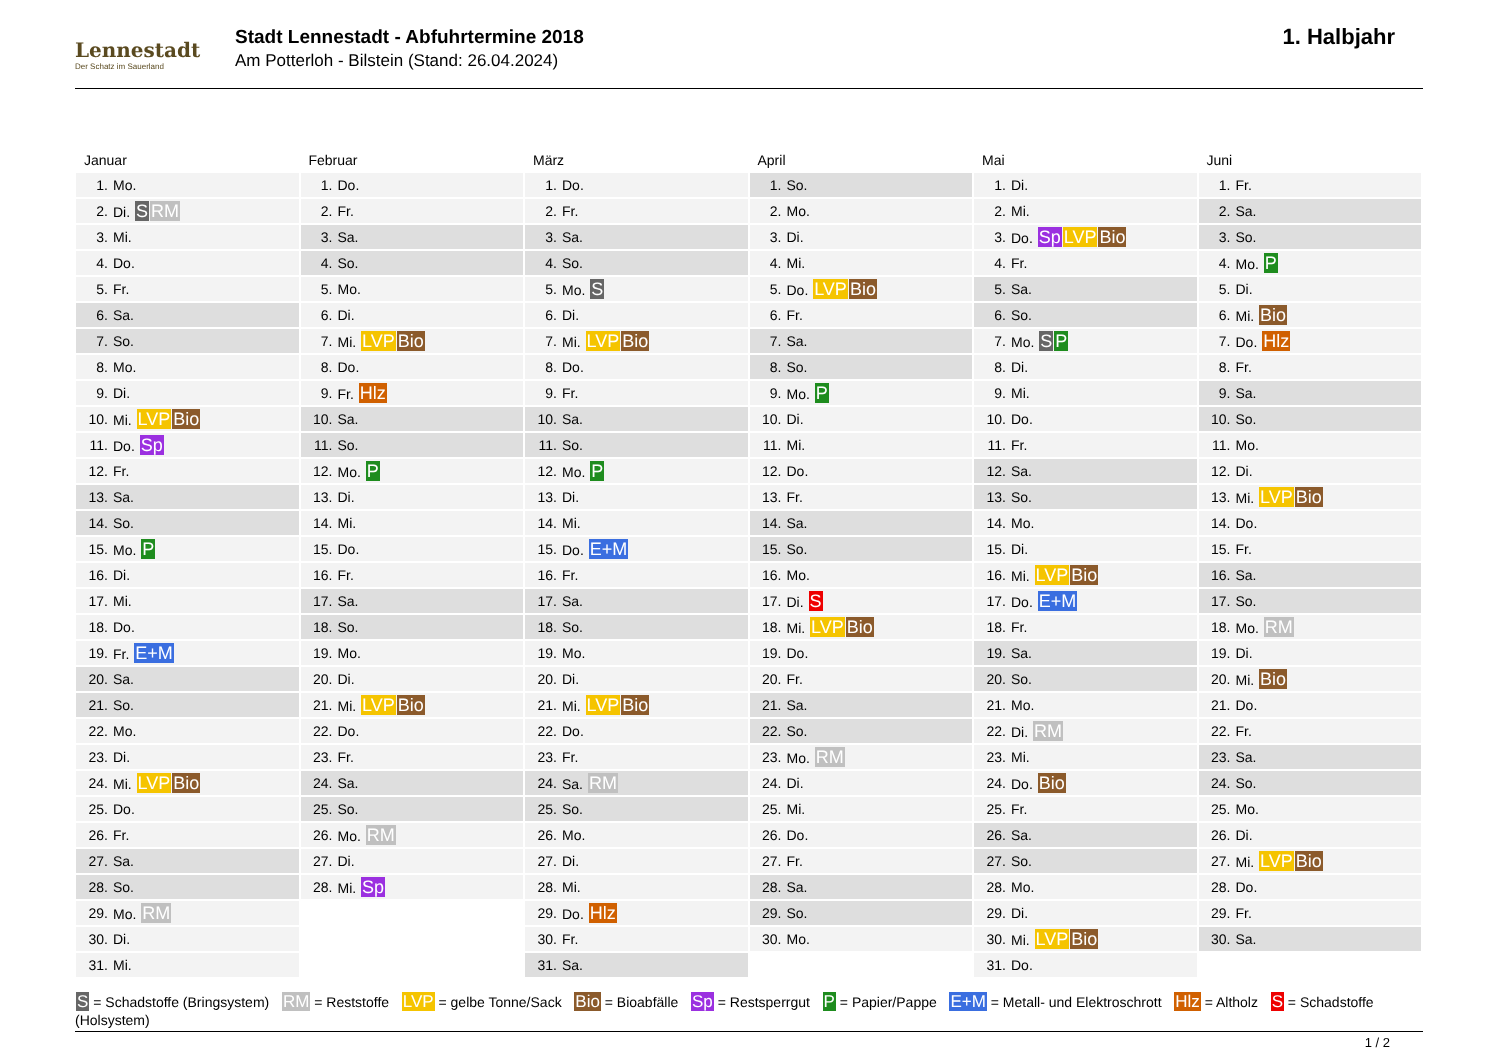Lennestadt
Der Schatz im Sauerland
Stadt Lennestadt - Abfuhrtermine 2018
Am Potterloh - Bilstein (Stand: 26.04.2024)
1. Halbjahr
Januar
| 1. | Mo. |
| 2. | Di. S RM |
| 3. | Mi. |
| 4. | Do. |
| 5. | Fr. |
| 6. | Sa. |
| 7. | So. |
| 8. | Mo. |
| 9. | Di. |
| 10. | Mi. LVP Bio |
| 11. | Do. Sp |
| 12. | Fr. |
| 13. | Sa. |
| 14. | So. |
| 15. | Mo. P |
| 16. | Di. |
| 17. | Mi. |
| 18. | Do. |
| 19. | Fr. E+M |
| 20. | Sa. |
| 21. | So. |
| 22. | Mo. |
| 23. | Di. |
| 24. | Mi. LVP Bio |
| 25. | Do. |
| 26. | Fr. |
| 27. | Sa. |
| 28. | So. |
| 29. | Mo. RM |
| 30. | Di. |
| 31. | Mi. |
Februar
| 1. | Do. |
| 2. | Fr. |
| 3. | Sa. |
| 4. | So. |
| 5. | Mo. |
| 6. | Di. |
| 7. | Mi. LVP Bio |
| 8. | Do. |
| 9. | Fr. Hlz |
| 10. | Sa. |
| 11. | So. |
| 12. | Mo. P |
| 13. | Di. |
| 14. | Mi. |
| 15. | Do. |
| 16. | Fr. |
| 17. | Sa. |
| 18. | So. |
| 19. | Mo. |
| 20. | Di. |
| 21. | Mi. LVP Bio |
| 22. | Do. |
| 23. | Fr. |
| 24. | Sa. |
| 25. | So. |
| 26. | Mo. RM |
| 27. | Di. |
| 28. | Mi. Sp |
März
| 1. | Do. |
| 2. | Fr. |
| 3. | Sa. |
| 4. | So. |
| 5. | Mo. S |
| 6. | Di. |
| 7. | Mi. LVP Bio |
| 8. | Do. |
| 9. | Fr. |
| 10. | Sa. |
| 11. | So. |
| 12. | Mo. P |
| 13. | Di. |
| 14. | Mi. |
| 15. | Do. E+M |
| 16. | Fr. |
| 17. | Sa. |
| 18. | So. |
| 19. | Mo. |
| 20. | Di. |
| 21. | Mi. LVP Bio |
| 22. | Do. |
| 23. | Fr. |
| 24. | Sa. RM |
| 25. | So. |
| 26. | Mo. |
| 27. | Di. |
| 28. | Mi. |
| 29. | Do. Hlz |
| 30. | Fr. |
| 31. | Sa. |
April
| 1. | So. |
| 2. | Mo. |
| 3. | Di. |
| 4. | Mi. |
| 5. | Do. LVP Bio |
| 6. | Fr. |
| 7. | Sa. |
| 8. | So. |
| 9. | Mo. P |
| 10. | Di. |
| 11. | Mi. |
| 12. | Do. |
| 13. | Fr. |
| 14. | Sa. |
| 15. | So. |
| 16. | Mo. |
| 17. | Di. S |
| 18. | Mi. LVP Bio |
| 19. | Do. |
| 20. | Fr. |
| 21. | Sa. |
| 22. | So. |
| 23. | Mo. RM |
| 24. | Di. |
| 25. | Mi. |
| 26. | Do. |
| 27. | Fr. |
| 28. | Sa. |
| 29. | So. |
| 30. | Mo. |
Mai
| 1. | Di. |
| 2. | Mi. |
| 3. | Do. Sp LVP Bio |
| 4. | Fr. |
| 5. | Sa. |
| 6. | So. |
| 7. | Mo. S P |
| 8. | Di. |
| 9. | Mi. |
| 10. | Do. |
| 11. | Fr. |
| 12. | Sa. |
| 13. | So. |
| 14. | Mo. |
| 15. | Di. |
| 16. | Mi. LVP Bio |
| 17. | Do. E+M |
| 18. | Fr. |
| 19. | Sa. |
| 20. | So. |
| 21. | Mo. |
| 22. | Di. RM |
| 23. | Mi. |
| 24. | Do. Bio |
| 25. | Fr. |
| 26. | Sa. |
| 27. | So. |
| 28. | Mo. |
| 29. | Di. |
| 30. | Mi. LVP Bio |
| 31. | Do. |
Juni
| 1. | Fr. |
| 2. | Sa. |
| 3. | So. |
| 4. | Mo. P |
| 5. | Di. |
| 6. | Mi. Bio |
| 7. | Do. Hlz |
| 8. | Fr. |
| 9. | Sa. |
| 10. | So. |
| 11. | Mo. |
| 12. | Di. |
| 13. | Mi. LVP Bio |
| 14. | Do. |
| 15. | Fr. |
| 16. | Sa. |
| 17. | So. |
| 18. | Mo. RM |
| 19. | Di. |
| 20. | Mi. Bio |
| 21. | Do. |
| 22. | Fr. |
| 23. | Sa. |
| 24. | So. |
| 25. | Mo. |
| 26. | Di. |
| 27. | Mi. LVP Bio |
| 28. | Do. |
| 29. | Fr. |
| 30. | Sa. |
S = Schadstoffe (Bringsystem) RM = Reststoffe LVP = gelbe Tonne/Sack Bio = Bioabfälle Sp = Restsperrgut P = Papier/Pappe E+M = Metall- und Elektroschrott Hlz = Altholz S = Schadstoffe (Holsystem)
1 / 2